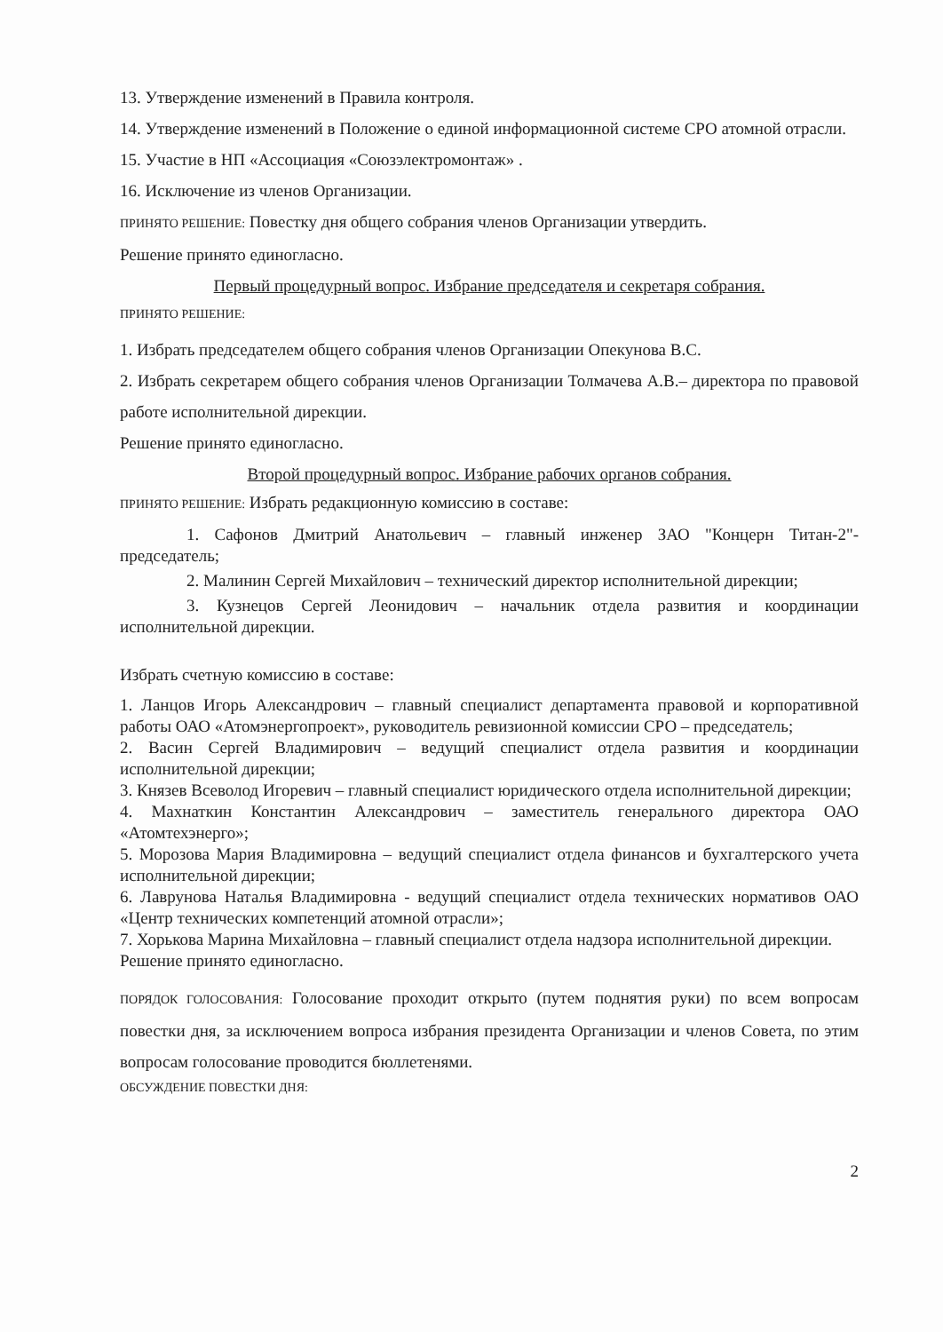13. Утверждение изменений в Правила контроля.
14. Утверждение изменений в Положение о единой информационной системе СРО атомной отрасли.
15. Участие в НП «Ассоциация «Союзэлектромонтаж» .
16. Исключение из членов Организации.
ПРИНЯТО РЕШЕНИЕ: Повестку дня общего собрания членов Организации утвердить.
Решение принято единогласно.
Первый процедурный вопрос. Избрание председателя и секретаря собрания.
ПРИНЯТО РЕШЕНИЕ:
1. Избрать председателем общего собрания членов Организации Опекунова В.С.
2. Избрать секретарем общего собрания членов Организации Толмачева А.В.– директора по правовой работе исполнительной дирекции.
Решение принято единогласно.
Второй процедурный вопрос. Избрание рабочих органов собрания.
ПРИНЯТО РЕШЕНИЕ: Избрать редакционную комиссию в составе:
1. Сафонов Дмитрий Анатольевич – главный инженер ЗАО "Концерн Титан-2"- председатель;
2. Малинин Сергей Михайлович – технический директор исполнительной дирекции;
3. Кузнецов Сергей Леонидович – начальник отдела развития и координации исполнительной дирекции.
Избрать счетную комиссию в составе:
1. Ланцов Игорь Александрович – главный специалист департамента правовой и корпоративной работы ОАО «Атомэнергопроект», руководитель ревизионной комиссии СРО – председатель;
2. Васин Сергей Владимирович – ведущий специалист отдела развития и координации исполнительной дирекции;
3. Князев Всеволод Игоревич – главный специалист юридического отдела исполнительной дирекции;
4. Махнаткин Константин Александрович – заместитель генерального директора ОАО «Атомтехэнерго»;
5. Морозова Мария Владимировна – ведущий специалист отдела финансов и бухгалтерского учета исполнительной дирекции;
6. Лаврунова Наталья Владимировна - ведущий специалист отдела технических нормативов ОАО «Центр технических компетенций атомной отрасли»;
7. Хорькова Марина Михайловна – главный специалист отдела надзора исполнительной дирекции.
Решение принято единогласно.
ПОРЯДОК ГОЛОСОВАНИЯ: Голосование проходит открыто (путем поднятия руки) по всем вопросам повестки дня, за исключением вопроса избрания президента Организации и членов Совета, по этим вопросам голосование проводится бюллетенями.
ОБСУЖДЕНИЕ ПОВЕСТКИ ДНЯ:
2